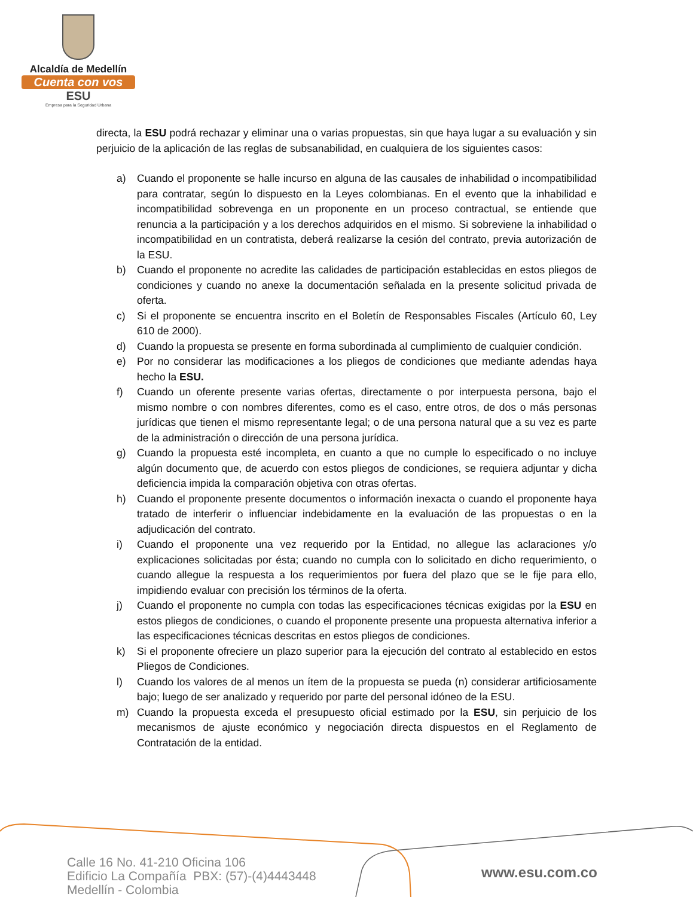Alcaldía de Medellín
Cuenta con vos
ESU
Empresa para la Seguridad Urbana
directa, la ESU podrá rechazar y eliminar una o varias propuestas, sin que haya lugar a su evaluación y sin perjuicio de la aplicación de las reglas de subsanabilidad, en cualquiera de los siguientes casos:
a) Cuando el proponente se halle incurso en alguna de las causales de inhabilidad o incompatibilidad para contratar, según lo dispuesto en la Leyes colombianas. En el evento que la inhabilidad e incompatibilidad sobrevenga en un proponente en un proceso contractual, se entiende que renuncia a la participación y a los derechos adquiridos en el mismo. Si sobreviene la inhabilidad o incompatibilidad en un contratista, deberá realizarse la cesión del contrato, previa autorización de la ESU.
b) Cuando el proponente no acredite las calidades de participación establecidas en estos pliegos de condiciones y cuando no anexe la documentación señalada en la presente solicitud privada de oferta.
c) Si el proponente se encuentra inscrito en el Boletín de Responsables Fiscales (Artículo 60, Ley 610 de 2000).
d) Cuando la propuesta se presente en forma subordinada al cumplimiento de cualquier condición.
e) Por no considerar las modificaciones a los pliegos de condiciones que mediante adendas haya hecho la ESU.
f) Cuando un oferente presente varias ofertas, directamente o por interpuesta persona, bajo el mismo nombre o con nombres diferentes, como es el caso, entre otros, de dos o más personas jurídicas que tienen el mismo representante legal; o de una persona natural que a su vez es parte de la administración o dirección de una persona jurídica.
g) Cuando la propuesta esté incompleta, en cuanto a que no cumple lo especificado o no incluye algún documento que, de acuerdo con estos pliegos de condiciones, se requiera adjuntar y dicha deficiencia impida la comparación objetiva con otras ofertas.
h) Cuando el proponente presente documentos o información inexacta o cuando el proponente haya tratado de interferir o influenciar indebidamente en la evaluación de las propuestas o en la adjudicación del contrato.
i) Cuando el proponente una vez requerido por la Entidad, no allegue las aclaraciones y/o explicaciones solicitadas por ésta; cuando no cumpla con lo solicitado en dicho requerimiento, o cuando allegue la respuesta a los requerimientos por fuera del plazo que se le fije para ello, impidiendo evaluar con precisión los términos de la oferta.
j) Cuando el proponente no cumpla con todas las especificaciones técnicas exigidas por la ESU en estos pliegos de condiciones, o cuando el proponente presente una propuesta alternativa inferior a las especificaciones técnicas descritas en estos pliegos de condiciones.
k) Si el proponente ofreciere un plazo superior para la ejecución del contrato al establecido en estos Pliegos de Condiciones.
l) Cuando los valores de al menos un ítem de la propuesta se pueda (n) considerar artificiosamente bajo; luego de ser analizado y requerido por parte del personal idóneo de la ESU.
m) Cuando la propuesta exceda el presupuesto oficial estimado por la ESU, sin perjuicio de los mecanismos de ajuste económico y negociación directa dispuestos en el Reglamento de Contratación de la entidad.
Calle 16 No. 41-210 Oficina 106
Edificio La Compañía PBX: (57)-(4)4443448
Medellín - Colombia
www.esu.com.co